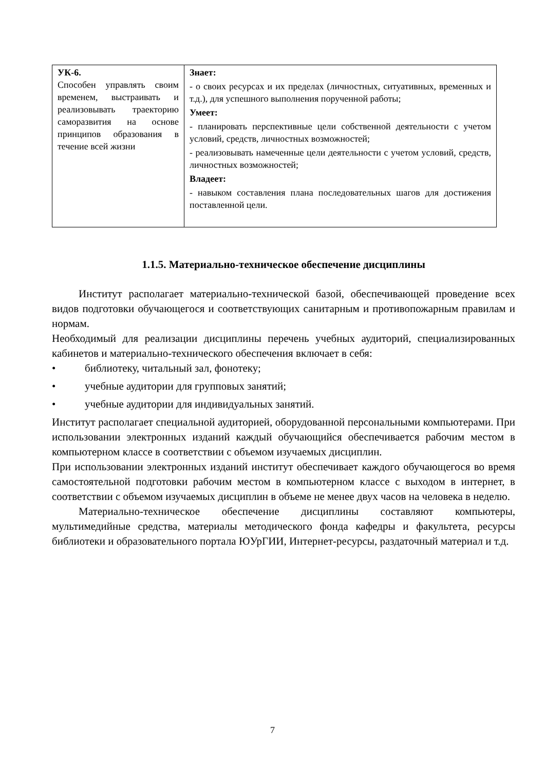| УК-6. Способен управлять своим временем, выстраивать и реализовывать траекторию саморазвития на основе принципов образования в течение всей жизни | Знает: - о своих ресурсах и их пределах (личностных, ситуативных, временных и т.д.), для успешного выполнения порученной работы; Умеет: - планировать перспективные цели собственной деятельности с учетом условий, средств, личностных возможностей; - реализовывать намеченные цели деятельности с учетом условий, средств, личностных возможностей; Владеет: - навыком составления плана последовательных шагов для достижения поставленной цели. |
1.1.5. Материально-техническое обеспечение дисциплины
Институт располагает материально-технической базой, обеспечивающей проведение всех видов подготовки обучающегося и соответствующих санитарным и противопожарным правилам и нормам.
Необходимый для реализации дисциплины перечень учебных аудиторий, специализированных кабинетов и материально-технического обеспечения включает в себя:
• библиотеку, читальный зал, фонотеку;
• учебные аудитории для групповых занятий;
• учебные аудитории для индивидуальных занятий.
Институт располагает специальной аудиторией, оборудованной персональными компьютерами. При использовании электронных изданий каждый обучающийся обеспечивается рабочим местом в компьютерном классе в соответствии с объемом изучаемых дисциплин.
При использовании электронных изданий институт обеспечивает каждого обучающегося во время самостоятельной подготовки рабочим местом в компьютерном классе с выходом в интернет, в соответствии с объемом изучаемых дисциплин в объеме не менее двух часов на человека в неделю.
Материально-техническое обеспечение дисциплины составляют компьютеры, мультимедийные средства, материалы методического фонда кафедры и факультета, ресурсы библиотеки и образовательного портала ЮУрГИИ, Интернет-ресурсы, раздаточный материал и т.д.
7